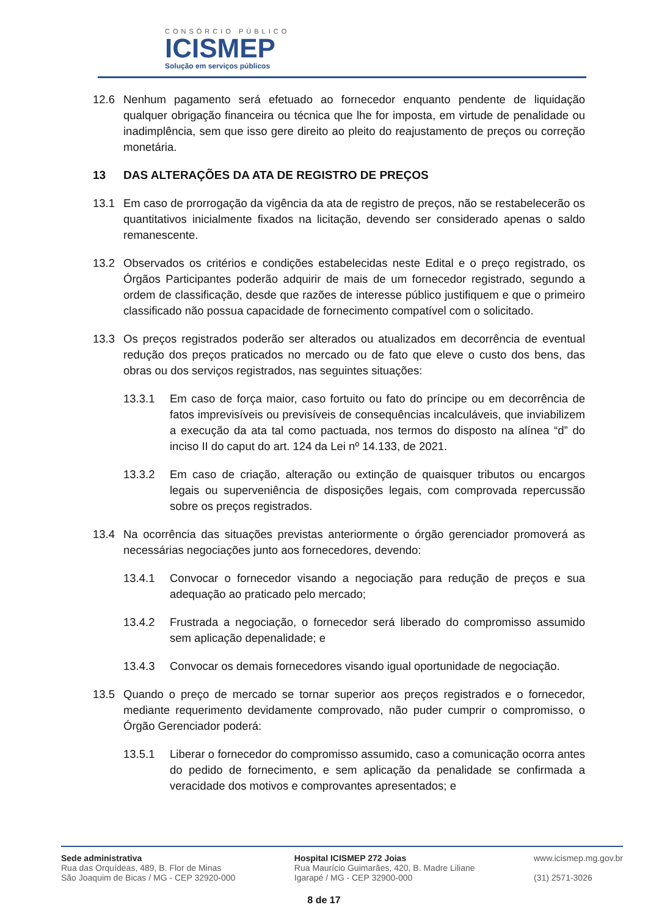CONSÓRCIO PÚBLICO
ICISMEP
Solução em serviços públicos
12.6 Nenhum pagamento será efetuado ao fornecedor enquanto pendente de liquidação qualquer obrigação financeira ou técnica que lhe for imposta, em virtude de penalidade ou inadimplência, sem que isso gere direito ao pleito do reajustamento de preços ou correção monetária.
13 DAS ALTERAÇÕES DA ATA DE REGISTRO DE PREÇOS
13.1 Em caso de prorrogação da vigência da ata de registro de preços, não se restabelecerão os quantitativos inicialmente fixados na licitação, devendo ser considerado apenas o saldo remanescente.
13.2 Observados os critérios e condições estabelecidas neste Edital e o preço registrado, os Órgãos Participantes poderão adquirir de mais de um fornecedor registrado, segundo a ordem de classificação, desde que razões de interesse público justifiquem e que o primeiro classificado não possua capacidade de fornecimento compatível com o solicitado.
13.3 Os preços registrados poderão ser alterados ou atualizados em decorrência de eventual redução dos preços praticados no mercado ou de fato que eleve o custo dos bens, das obras ou dos serviços registrados, nas seguintes situações:
13.3.1 Em caso de força maior, caso fortuito ou fato do príncipe ou em decorrência de fatos imprevisíveis ou previsíveis de consequências incalculáveis, que inviabilizem a execução da ata tal como pactuada, nos termos do disposto na alínea “d” do inciso II do caput do art. 124 da Lei nº 14.133, de 2021.
13.3.2 Em caso de criação, alteração ou extinção de quaisquer tributos ou encargos legais ou superveniência de disposições legais, com comprovada repercussão sobre os preços registrados.
13.4 Na ocorrência das situações previstas anteriormente o órgão gerenciador promoverá as necessárias negociações junto aos fornecedores, devendo:
13.4.1 Convocar o fornecedor visando a negociação para redução de preços e sua adequação ao praticado pelo mercado;
13.4.2 Frustrada a negociação, o fornecedor será liberado do compromisso assumido sem aplicação depenalidade; e
13.4.3 Convocar os demais fornecedores visando igual oportunidade de negociação.
13.5 Quando o preço de mercado se tornar superior aos preços registrados e o fornecedor, mediante requerimento devidamente comprovado, não puder cumprir o compromisso, o Órgão Gerenciador poderá:
13.5.1 Liberar o fornecedor do compromisso assumido, caso a comunicação ocorra antes do pedido de fornecimento, e sem aplicação da penalidade se confirmada a veracidade dos motivos e comprovantes apresentados; e
Sede administrativa
Rua das Orquídeas, 489, B. Flor de Minas
São Joaquim de Bicas / MG - CEP 32920-000
Hospital ICISMEP 272 Joias
Rua Maurício Guimarães, 420, B. Madre Liliane
Igarapé / MG - CEP 32900-000
www.icismep.mg.gov.br
(31) 2571-3026
8 de 17